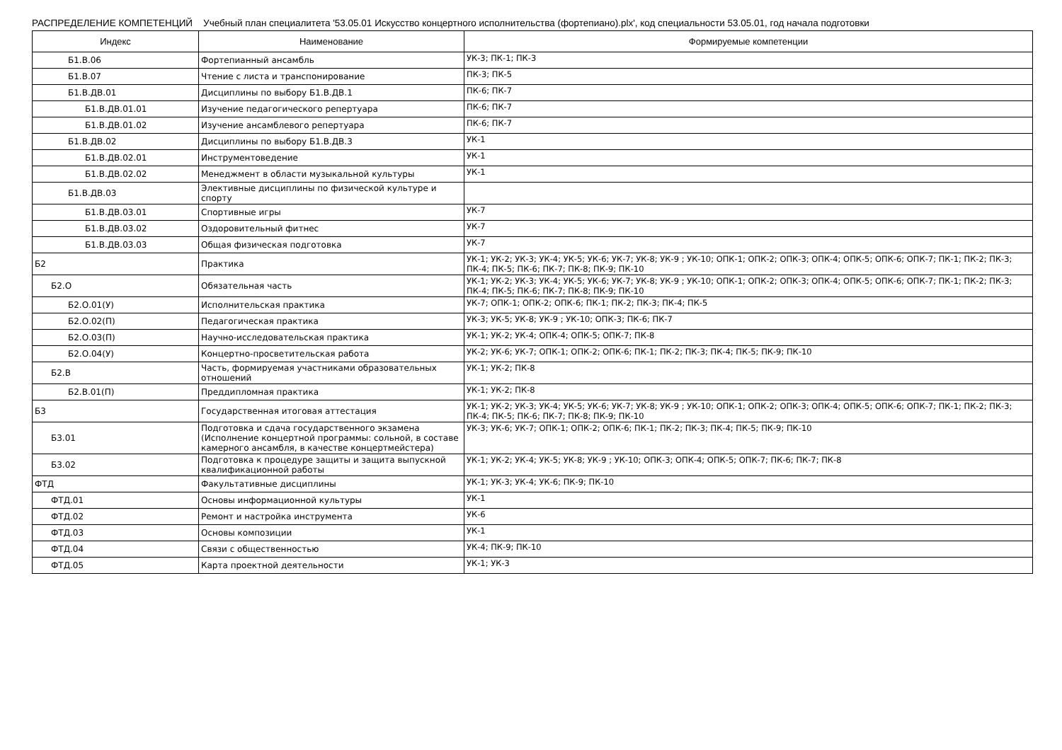РАСПРЕДЕЛЕНИЕ КОМПЕТЕНЦИЙ Учебный план специалитета '53.05.01 Искусство концертного исполнительства (фортепиано).plx', код специальности 53.05.01, год начала подготовки
| Индекс | Наименование | Формируемые компетенции |
| --- | --- | --- |
| Б1.В.06 | Фортепианный ансамбль | УК-3; ПК-1; ПК-3 |
| Б1.В.07 | Чтение с листа и транспонирование | ПК-3; ПК-5 |
| Б1.В.ДВ.01 | Дисциплины по выбору Б1.В.ДВ.1 | ПК-6; ПК-7 |
| Б1.В.ДВ.01.01 | Изучение педагогического репертуара | ПК-6; ПК-7 |
| Б1.В.ДВ.01.02 | Изучение ансамблевого репертуара | ПК-6; ПК-7 |
| Б1.В.ДВ.02 | Дисциплины по выбору Б1.В.ДВ.3 | УК-1 |
| Б1.В.ДВ.02.01 | Инструментоведение | УК-1 |
| Б1.В.ДВ.02.02 | Менеджмент в области музыкальной культуры | УК-1 |
| Б1.В.ДВ.03 | Элективные дисциплины по физической культуре и спорту | |
| Б1.В.ДВ.03.01 | Спортивные игры | УК-7 |
| Б1.В.ДВ.03.02 | Оздоровительный фитнес | УК-7 |
| Б1.В.ДВ.03.03 | Общая физическая подготовка | УК-7 |
| Б2 | Практика | УК-1; УК-2; УК-3; УК-4; УК-5; УК-6; УК-7; УК-8; УК-9 ; УК-10; ОПК-1; ОПК-2; ОПК-3; ОПК-4; ОПК-5; ОПК-6; ОПК-7; ПК-1; ПК-2; ПК-3; ПК-4; ПК-5; ПК-6; ПК-7; ПК-8; ПК-9; ПК-10 |
| Б2.О | Обязательная часть | УК-1; УК-2; УК-3; УК-4; УК-5; УК-6; УК-7; УК-8; УК-9 ; УК-10; ОПК-1; ОПК-2; ОПК-3; ОПК-4; ОПК-5; ОПК-6; ОПК-7; ПК-1; ПК-2; ПК-3; ПК-4; ПК-5; ПК-6; ПК-7; ПК-8; ПК-9; ПК-10 |
| Б2.О.01(У) | Исполнительская практика | УК-7; ОПК-1; ОПК-2; ОПК-6; ПК-1; ПК-2; ПК-3; ПК-4; ПК-5 |
| Б2.О.02(П) | Педагогическая практика | УК-3; УК-5; УК-8; УК-9 ; УК-10; ОПК-3; ПК-6; ПК-7 |
| Б2.О.03(П) | Научно-исследовательская практика | УК-1; УК-2; УК-4; ОПК-4; ОПК-5; ОПК-7; ПК-8 |
| Б2.О.04(У) | Концертно-просветительская работа | УК-2; УК-6; УК-7; ОПК-1; ОПК-2; ОПК-6; ПК-1; ПК-2; ПК-3; ПК-4; ПК-5; ПК-9; ПК-10 |
| Б2.В | Часть, формируемая участниками образовательных отношений | УК-1; УК-2; ПК-8 |
| Б2.В.01(П) | Преддипломная практика | УК-1; УК-2; ПК-8 |
| Б3 | Государственная итоговая аттестация | УК-1; УК-2; УК-3; УК-4; УК-5; УК-6; УК-7; УК-8; УК-9 ; УК-10; ОПК-1; ОПК-2; ОПК-3; ОПК-4; ОПК-5; ОПК-6; ОПК-7; ПК-1; ПК-2; ПК-3; ПК-4; ПК-5; ПК-6; ПК-7; ПК-8; ПК-9; ПК-10 |
| Б3.01 | Подготовка и сдача государственного экзамена (Исполнение концертной программы: сольной, в составе камерного ансамбля, в качестве концертмейстера) | УК-3; УК-6; УК-7; ОПК-1; ОПК-2; ОПК-6; ПК-1; ПК-2; ПК-3; ПК-4; ПК-5; ПК-9; ПК-10 |
| Б3.02 | Подготовка к процедуре защиты и защита выпускной квалификационной работы | УК-1; УК-2; УК-4; УК-5; УК-8; УК-9 ; УК-10; ОПК-3; ОПК-4; ОПК-5; ОПК-7; ПК-6; ПК-7; ПК-8 |
| ФТД | Факультативные дисциплины | УК-1; УК-3; УК-4; УК-6; ПК-9; ПК-10 |
| ФТД.01 | Основы информационной культуры | УК-1 |
| ФТД.02 | Ремонт и настройка инструмента | УК-6 |
| ФТД.03 | Основы композиции | УК-1 |
| ФТД.04 | Связи с общественностью | УК-4; ПК-9; ПК-10 |
| ФТД.05 | Карта проектной деятельности | УК-1; УК-3 |